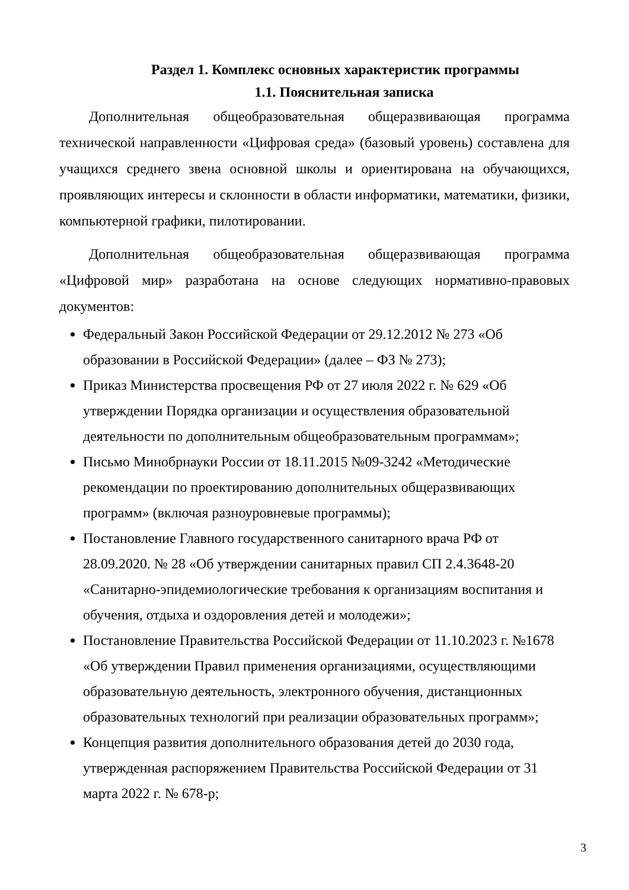Раздел 1. Комплекс основных характеристик программы
1.1. Пояснительная записка
Дополнительная общеобразовательная общеразвивающая программа технической направленности «Цифровая среда» (базовый уровень) составлена для учащихся среднего звена основной школы и ориентирована на обучающихся, проявляющих интересы и склонности в области информатики, математики, физики, компьютерной графики, пилотировании.
Дополнительная общеобразовательная общеразвивающая программа «Цифровой мир» разработана на основе следующих нормативно-правовых документов:
Федеральный Закон Российской Федерации от 29.12.2012 № 273 «Об образовании в Российской Федерации» (далее – ФЗ № 273);
Приказ Министерства просвещения РФ от 27 июля 2022 г. № 629 «Об утверждении Порядка организации и осуществления образовательной деятельности по дополнительным общеобразовательным программам»;
Письмо Минобрнауки России от 18.11.2015 №09-3242 «Методические рекомендации по проектированию дополнительных общеразвивающих программ» (включая разноуровневые программы);
Постановление Главного государственного санитарного врача РФ от 28.09.2020. № 28 «Об утверждении санитарных правил СП 2.4.3648-20 «Санитарно-эпидемиологические требования к организациям воспитания и обучения, отдыха и оздоровления детей и молодежи»;
Постановление Правительства Российской Федерации от 11.10.2023 г. №1678 «Об утверждении Правил применения организациями, осуществляющими образовательную деятельность, электронного обучения, дистанционных образовательных технологий при реализации образовательных программ»;
Концепция развития дополнительного образования детей до 2030 года, утвержденная распоряжением Правительства Российской Федерации от 31 марта 2022 г. № 678-р;
3